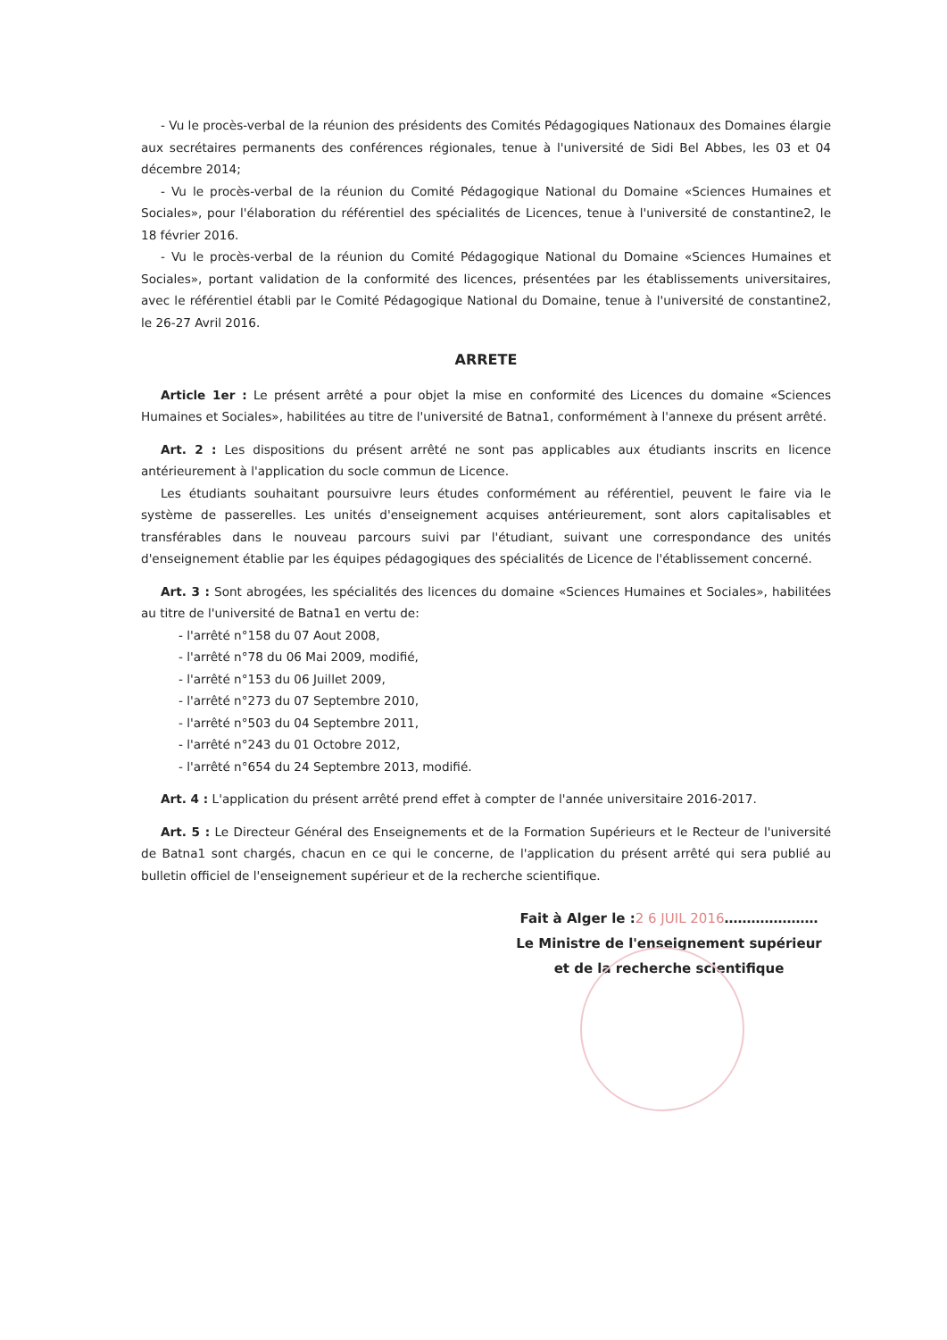- Vu le procès-verbal de la réunion des présidents des Comités Pédagogiques Nationaux des Domaines élargie aux secrétaires permanents des conférences régionales, tenue à l'université de Sidi Bel Abbes, les 03 et 04 décembre 2014;
- Vu le procès-verbal de la réunion du Comité Pédagogique National du Domaine «Sciences Humaines et Sociales», pour l'élaboration du référentiel des spécialités de Licences, tenue à l'université de constantine2, le 18 février 2016.
- Vu le procès-verbal de la réunion du Comité Pédagogique National du Domaine «Sciences Humaines et Sociales», portant validation de la conformité des licences, présentées par les établissements universitaires, avec le référentiel établi par le Comité Pédagogique National du Domaine, tenue à l'université de constantine2, le 26-27 Avril 2016.
ARRETE
Article 1er : Le présent arrêté a pour objet la mise en conformité des Licences du domaine «Sciences Humaines et Sociales», habilitées au titre de l'université de Batna1, conformément à l'annexe du présent arrêté.
Art. 2 : Les dispositions du présent arrêté ne sont pas applicables aux étudiants inscrits en licence antérieurement à l'application du socle commun de Licence.
Les étudiants souhaitant poursuivre leurs études conformément au référentiel, peuvent le faire via le système de passerelles. Les unités d'enseignement acquises antérieurement, sont alors capitalisables et transférables dans le nouveau parcours suivi par l'étudiant, suivant une correspondance des unités d'enseignement établie par les équipes pédagogiques des spécialités de Licence de l'établissement concerné.
Art. 3 : Sont abrogées, les spécialités des licences du domaine «Sciences Humaines et Sociales», habilitées au titre de l'université de Batna1 en vertu de:
- l'arrêté n°158 du 07 Aout 2008,
- l'arrêté n°78 du 06 Mai 2009, modifié,
- l'arrêté n°153 du 06 Juillet 2009,
- l'arrêté n°273 du 07 Septembre 2010,
- l'arrêté n°503 du 04 Septembre 2011,
- l'arrêté n°243 du 01 Octobre 2012,
- l'arrêté n°654 du 24 Septembre 2013, modifié.
Art. 4 : L'application du présent arrêté prend effet à compter de l'année universitaire 2016-2017.
Art. 5 : Le Directeur Général des Enseignements et de la Formation Supérieurs et le Recteur de l'université de Batna1 sont chargés, chacun en ce qui le concerne, de l'application du présent arrêté qui sera publié au bulletin officiel de l'enseignement supérieur et de la recherche scientifique.
Fait à Alger le :2 6 JUIL 2016…………………
Le Ministre de l'enseignement supérieur
et de la recherche scientifique